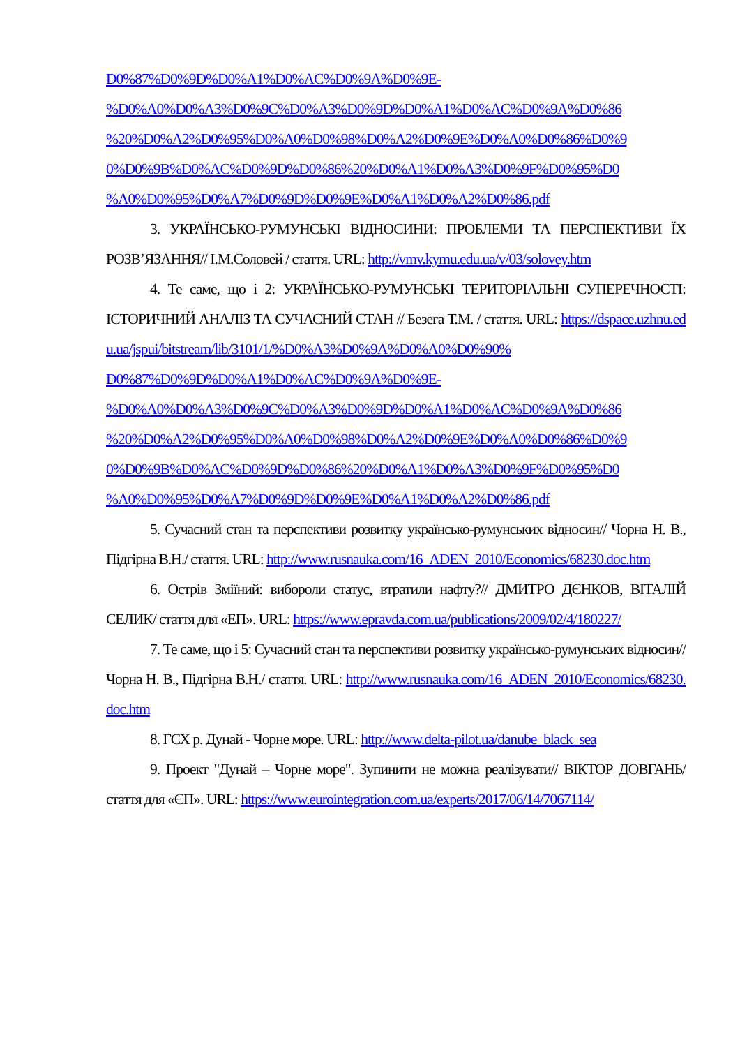D0%87%D0%9D%D0%A1%D0%AC%D0%9A%D0%9E-
%D0%A0%D0%A3%D0%9C%D0%A3%D0%9D%D0%A1%D0%AC%D0%9A%D0%86
%20%D0%A2%D0%95%D0%A0%D0%98%D0%A2%D0%9E%D0%A0%D0%86%D0%9
0%D0%9B%D0%AC%D0%9D%D0%86%20%D0%A1%D0%A3%D0%9F%D0%95%D0
%A0%D0%95%D0%A7%D0%9D%D0%9E%D0%A1%D0%A2%D0%86.pdf
3. УКРАЇНСЬКО-РУМУНСЬКІ ВІДНОСИНИ: ПРОБЛЕМИ ТА ПЕРСПЕКТИВИ ЇХ РОЗВ’ЯЗАННЯ// І.М.Соловей / стаття. URL: http://vmv.kymu.edu.ua/v/03/solovey.htm
4. Те саме, що і 2: УКРАЇНСЬКО-РУМУНСЬКІ ТЕРИТОРІАЛЬНІ СУПЕРЕЧНОСТІ: ІСТОРИЧНИЙ АНАЛІЗ ТА СУЧАСНИЙ СТАН // Безега Т.М. / стаття. URL: https://dspace.uzhnu.edu.ua/jspui/bitstream/lib/3101/1/%D0%A3%D0%9A%D0%A0%D0%90%
D0%87%D0%9D%D0%A1%D0%AC%D0%9A%D0%9E-
%D0%A0%D0%A3%D0%9C%D0%A3%D0%9D%D0%A1%D0%AC%D0%9A%D0%86
%20%D0%A2%D0%95%D0%A0%D0%98%D0%A2%D0%9E%D0%A0%D0%86%D0%9
0%D0%9B%D0%AC%D0%9D%D0%86%20%D0%A1%D0%A3%D0%9F%D0%95%D0
%A0%D0%95%D0%A7%D0%9D%D0%9E%D0%A1%D0%A2%D0%86.pdf
5. Сучасний стан та перспективи розвитку українсько-румунських відносин// Чорна Н. В., Підгірна В.Н./ стаття. URL: http://www.rusnauka.com/16_ADEN_2010/Economics/68230.doc.htm
6. Острів Зміїний: вибороли статус, втратили нафту?// ДМИТРО ДЄНКОВ, ВІТАЛІЙ СЕЛИК/ стаття для «ЕП». URL: https://www.epravda.com.ua/publications/2009/02/4/180227/
7. Те саме, що і 5: Сучасний стан та перспективи розвитку українсько-румунських відносин// Чорна Н. В., Підгірна В.Н./ стаття. URL: http://www.rusnauka.com/16_ADEN_2010/Economics/68230.doc.htm
8. ГСХ р. Дунай - Чорне море. URL: http://www.delta-pilot.ua/danube_black_sea
9. Проект "Дунай – Чорне море". Зупинити не можна реалізувати// ВІКТОР ДОВГАНЬ/ стаття для «ЄП». URL: https://www.eurointegration.com.ua/experts/2017/06/14/7067114/